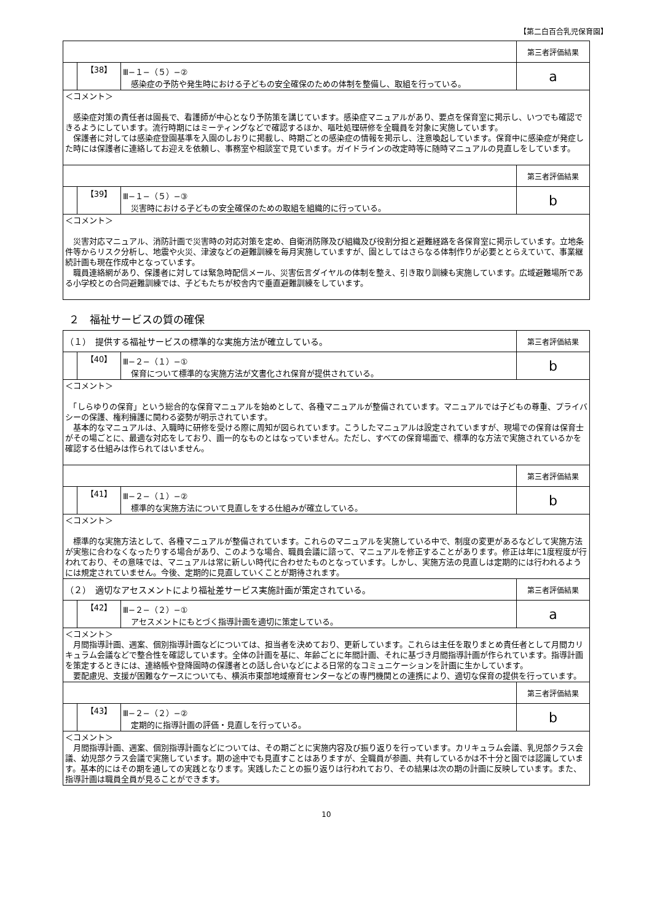【第二白百合乳児保育園】
| | | | 第三者評価結果 |
| | 【38】 | Ⅲ−１−（５）−② 感染症の予防や発生時における子どもの安全確保のための体制を整備し、取組を行っている。 | a |
| ＜コメント＞ 感染症対策の責任者は園長で、看護師が中心となり予防策を講じています。感染症マニュアルがあり、要点を保育室に掲示し、いつでも確認できるようにしています。流行時期にはミーティングなどで確認するほか、嘔吐処理研修を全職員を対象に実施しています。 保護者に対しては感染症登園基準を入園のしおりに掲載し、時期ごとの感染症の情報を掲示し、注意喚起しています。保育中に感染症が発症した時には保護者に連絡してお迎えを依頼し、事務室や相談室で見ています。ガイドラインの改定時等に随時マニュアルの見直しをしています。 | | | |
| | | | 第三者評価結果 |
| | 【39】 | Ⅲ−１−（５）−③ 災害時における子どもの安全確保のための取組を組織的に行っている。 | b |
| ＜コメント＞ 災害対応マニュアル、消防計画で災害時の対応対策を定め、自衛消防隊及び組織及び役割分担と避難経路を各保育室に掲示しています。立地条件等からリスク分析し、地震や火災、津波などの避難訓練を毎月実施していますが、園としてはさらなる体制作りが必要ととらえていて、事業継続計画も現在作成中となっています。 職員連絡網があり、保護者に対しては緊急時配信メール、災害伝言ダイヤルの体制を整え、引き取り訓練も実施しています。広域避難場所である小学校との合同避難訓練では、子どもたちが校舎内で垂直避難訓練をしています。 | | | |
２　福祉サービスの質の確保
| （１） 提供する福祉サービスの標準的な実施方法が確立している。 | | | 第三者評価結果 |
| | 【40】 | Ⅲ−２−（１）−① 保育について標準的な実施方法が文書化され保育が提供されている。 | b |
| ＜コメント＞ 「しらゆりの保育」という総合的な保育マニュアルを始めとして、各種マニュアルが整備されています。マニュアルでは子どもの尊重、プライバシーの保護、権利擁護に関わる姿勢が明示されています。 基本的なマニュアルは、入職時に研修を受ける際に周知が図られています。こうしたマニュアルは設定されていますが、現場での保育は保育士がその場ごとに、最適な対応をしており、画一的なものとはなっていません。ただし、すべての保育場面で、標準的な方法で実施されているかを確認する仕組みは作られてはいません。 | | | |
| | | | 第三者評価結果 |
| | 【41】 | Ⅲ−２−（１）−② 標準的な実施方法について見直しをする仕組みが確立している。 | b |
| ＜コメント＞ 標準的な実施方法として、各種マニュアルが整備されています。これらのマニュアルを実施している中で、制度の変更があるなどして実施方法が実態に合わなくなったりする場合があり、このような場合、職員会議に諮って、マニュアルを修正することがあります。修正は年に1度程度が行われており、その意味では、マニュアルは常に新しい時代に合わせたものとなっています。しかし、実施方法の見直しは定期的には行われるようには規定されていません。今後、定期的に見直していくことが期待されます。 | | | |
| （２） 適切なアセスメントにより福祉差サービス実施計画が策定されている。 | | | 第三者評価結果 |
| | 【42】 | Ⅲ−２−（２）−① アセスメントにもとづく指導計画を適切に策定している。 | a |
| ＜コメント＞ 月間指導計画、週案、個別指導計画などについては、担当者を決めており、更新しています。これらは主任を取りまとめ責任者として月間カリキュラム会議などで整合性を確認しています。全体の計画を基に、年齢ごとに年間計画、それに基づき月間指導計画が作られています。指導計画を策定するときには、連絡帳や登降園時の保護者との話し合いなどによる日常的なコミュニケーションを計画に生かしています。 要配慮児、支援が困難なケースについても、横浜市東部地域療育センターなどの専門機関との連携により、適切な保育の提供を行っています。 | | | |
| | | | 第三者評価結果 |
| | 【43】 | Ⅲ−２−（２）−② 定期的に指導計画の評価・見直しを行っている。 | b |
| ＜コメント＞ 月間指導計画、週案、個別指導計画などについては、その期ごとに実施内容及び振り返りを行っています。カリキュラム会議、乳児部クラス会議、幼児部クラス会議で実施しています。期の途中でも見直すことはありますが、全職員が参画、共有しているかは不十分と園では認識しています。基本的にはその期を通しての実践となります。実践したことの振り返りは行われており、その結果は次の期の計画に反映しています。また、指導計画は職員全員が見ることができます。 | | | |
10